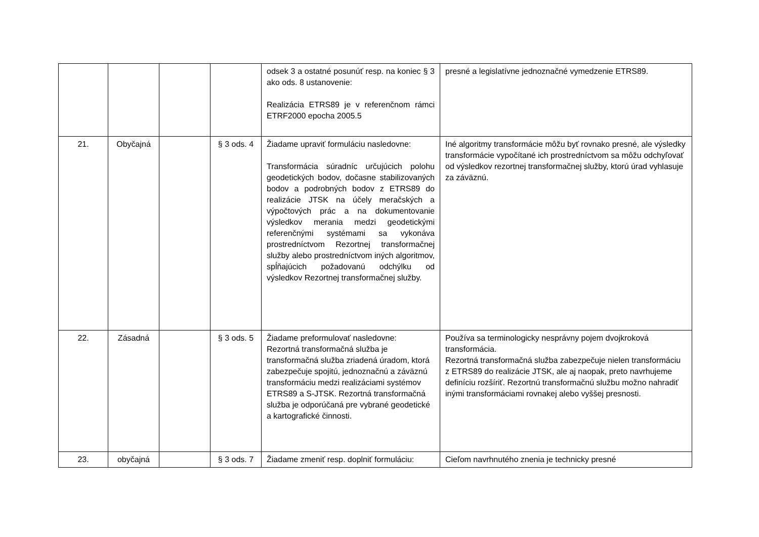| | | | | odsek 3 a ostatné posunúť resp. na koniec § 3 ako ods. 8 ustanovenie: Realizácia ETRS89 je v referenčnom rámci ETRF2000 epocha 2005.5 | presné a legislatívne jednoznačné vymedzenie ETRS89. |
| 21. | Obyčajná | | § 3 ods. 4 | Žiadame upraviť formuláciu nasledovne: Transformácia súradníc určujúcich polohu geodetických bodov, dočasne stabilizovaných bodov a podrobných bodov z ETRS89 do realizácie JTSK na účely meračských a výpočtových prác a na dokumentovanie výsledkov merania medzi geodetickými referenčnými systémami sa vykonáva prostredníctvom Rezortnej transformačnej služby alebo prostredníctvom iných algoritmov, spĺňajúcich požadovanú odchýlku od výsledkov Rezortnej transformačnej služby. | Iné algoritmy transformácie môžu byť rovnako presné, ale výsledky transformácie vypočítané ich prostredníctvom sa môžu odchyľovať od výsledkov rezortnej transformačnej služby, ktorú úrad vyhlasuje za záväznú. |
| 22. | Zásadná | | § 3 ods. 5 | Žiadame preformulovať nasledovne: Rezortná transformačná služba je transformačná služba zriadená úradom, ktorá zabezpečuje spojitú, jednoznačnú a záväznú transformáciu medzi realizáciami systémov ETRS89 a S-JTSK. Rezortná transformačná služba je odporúčaná pre vybrané geodetické a kartografické činnosti. | Používa sa terminologicky nesprávny pojem dvojkroková transformácia. Rezortná transformačná služba zabezpečuje nielen transformáciu z ETRS89 do realizácie JTSK, ale aj naopak, preto navrhujeme definíciu rozšíriť. Rezortnú transformačnú službu možno nahradiť inými transformáciami rovnakej alebo vyššej presnosti. |
| 23. | obyčajná | | § 3 ods. 7 | Žiadame zmeniť resp. doplniť formuláciu: | Cieľom navrhnutého znenia je technicky presné |